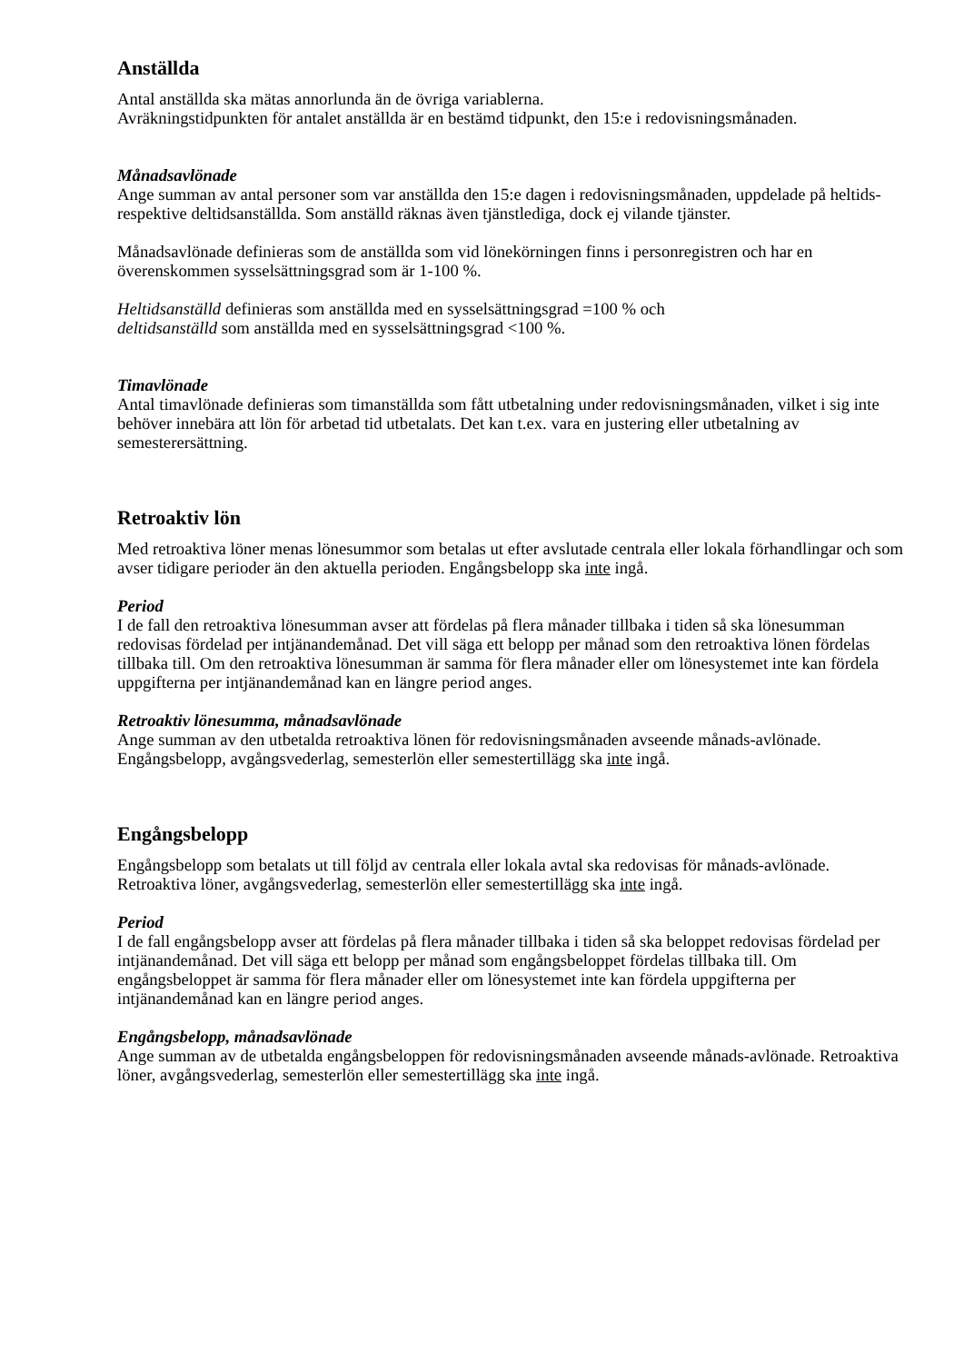Anställda
Antal anställda ska mätas annorlunda än de övriga variablerna.
Avräkningstidpunkten för antalet anställda är en bestämd tidpunkt, den 15:e i redovisningsmånaden.
Månadsavlönade
Ange summan av antal personer som var anställda den 15:e dagen i redovisningsmånaden, uppdelade på heltids- respektive deltidsanställda. Som anställd räknas även tjänstlediga, dock ej vilande tjänster.
Månadsavlönade definieras som de anställda som vid lönekörningen finns i personregistren och har en överenskommen sysselsättningsgrad som är 1-100 %.
Heltidsanställd definieras som anställda med en sysselsättningsgrad =100 % och
deltidsanställd som anställda med en sysselsättningsgrad <100 %.
Timavlönade
Antal timavlönade definieras som timanställda som fått utbetalning under redovisningsmånaden, vilket i sig inte behöver innebära att lön för arbetad tid utbetalats. Det kan t.ex. vara en justering eller utbetalning av semesterersättning.
Retroaktiv lön
Med retroaktiva löner menas lönesummor som betalas ut efter avslutade centrala eller lokala förhandlingar och som avser tidigare perioder än den aktuella perioden. Engångsbelopp ska inte ingå.
Period
I de fall den retroaktiva lönesumman avser att fördelas på flera månader tillbaka i tiden så ska lönesumman redovisas fördelad per intjänandemånad. Det vill säga ett belopp per månad som den retroaktiva lönen fördelas tillbaka till. Om den retroaktiva lönesumman är samma för flera månader eller om lönesystemet inte kan fördela uppgifterna per intjänandemånad kan en längre period anges.
Retroaktiv lönesumma, månadsavlönade
Ange summan av den utbetalda retroaktiva lönen för redovisningsmånaden avseende månads-avlönade. Engångsbelopp, avgångsvederlag, semesterlön eller semestertillägg ska inte ingå.
Engångsbelopp
Engångsbelopp som betalats ut till följd av centrala eller lokala avtal ska redovisas för månads-avlönade. Retroaktiva löner, avgångsvederlag, semesterlön eller semestertillägg ska inte ingå.
Period
I de fall engångsbelopp avser att fördelas på flera månader tillbaka i tiden så ska beloppet redovisas fördelad per intjänandemånad. Det vill säga ett belopp per månad som engångsbeloppet fördelas tillbaka till. Om engångsbeloppet är samma för flera månader eller om lönesystemet inte kan fördela uppgifterna per intjänandemånad kan en längre period anges.
Engångsbelopp, månadsavlönade
Ange summan av de utbetalda engångsbeloppen för redovisningsmånaden avseende månads-avlönade. Retroaktiva löner, avgångsvederlag, semesterlön eller semestertillägg ska inte ingå.